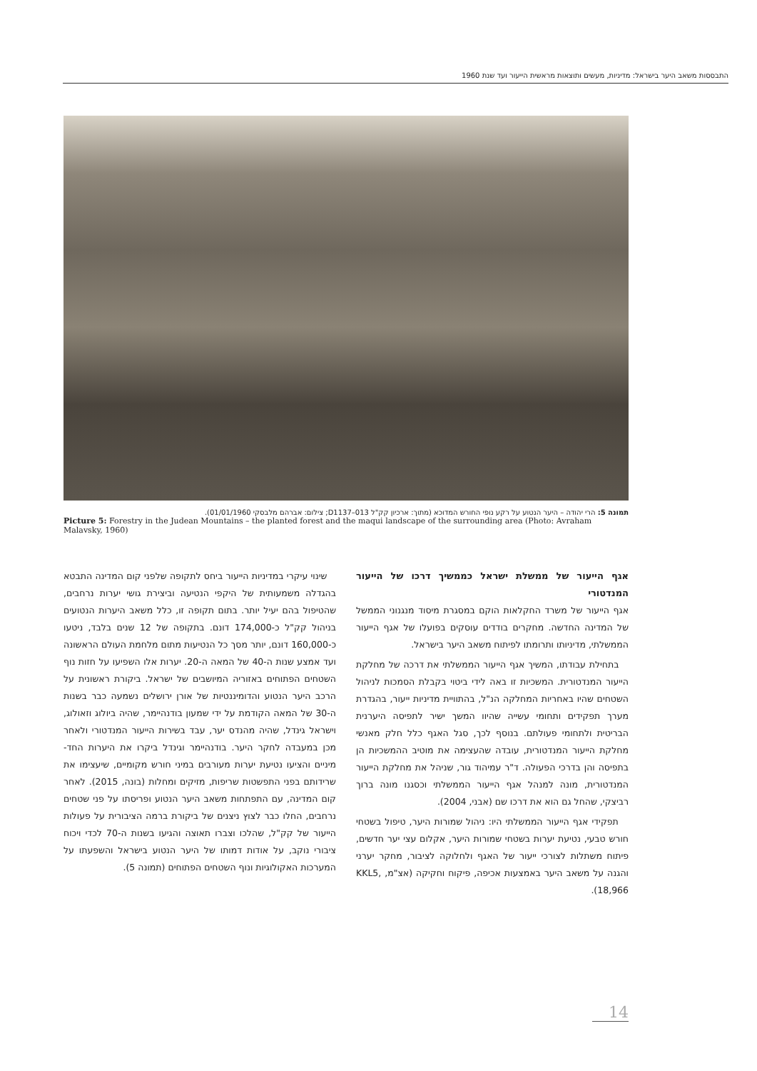התבססות משאב היער בישראל: מדיניות, מעשים ותוצאות מראשית הייעור ועד שנת 1960
תמונה 5: הרי יהודה – היער הנטוע על רקע נופי החורש המדוכא (מתוך: ארכיון קק"ל D1137–013; צילום: אברהם מלבסקי 01/01/1960).
Picture 5: Forestry in the Judean Mountains – the planted forest and the maqui landscape of the surrounding area (Photo: Avraham Malavsky, 1960)
שינוי עיקרי במדיניות הייעור ביחס לתקופה שלפני קום המדינה התבטא בהגדלה משמעותית של היקפי הנטיעה וביצירת גושי יערות נרחבים, שהטיפול בהם יעיל יותר. בתום תקופה זו, כלל משאב היערות הנטועים בניהול קק"ל כ-174,000 דונם. בתקופה של 12 שנים בלבד, ניטעו כ-160,000 דונם, יותר מסך כל הנטיעות מתום מלחמת העולם הראשונה ועד אמצע שנות ה-40 של המאה ה-20. יערות אלו השפיעו על חזות נוף השטחים הפתוחים באזוריה המיושבים של ישראל. ביקורת ראשונית על הרכב היער הנטוע והדומיננטיות של אורן ירושלים נשמעה כבר בשנות ה-30 של המאה הקודמת על ידי שמעון בודנהיימר, שהיה ביולוג וזאולוג, וישראל גינדל, שהיה מהנדס יער, עבד בשירות הייעור המנדטורי ולאחר מכן במעבדה לחקר היער. בודנהיימר וגינדל ביקרו את היערות החד-מיניים והציעו נטיעת יערות מעורבים במיני חורש מקומיים, שיעצימו את שרידותם בפני התפשטות שריפות, מזיקים ומחלות (בונה, 2015). לאחר קום המדינה, עם התפתחות משאב היער הנטוע ופריסתו על פני שטחים נרחבים, החלו כבר לצוץ ניצנים של ביקורת ברמה הציבורית על פעולות הייעור של קק"ל, שהלכו וצברו תאוצה והגיעו בשנות ה-70 לכדי ויכוח ציבורי נוקב, על אודות דמותו של היער הנטוע בישראל והשפעתו על המערכות האקולוגיות ונוף השטחים הפתוחים (תמונה 5).
אגף הייעור של ממשלת ישראל כממשיך דרכו של הייעור המנדטורי
אגף הייעור של משרד החקלאות הוקם במסגרת מיסוד מנגנוני הממשל של המדינה החדשה. מחקרים בודדים עוסקים בפועלו של אגף הייעור הממשלתי, מדיניותו ותרומתו לפיתוח משאב היער בישראל.
בתחילת עבודתו, המשיך אגף הייעור הממשלתי את דרכה של מחלקת הייעור המנדטורית. המשכיות זו באה לידי ביטוי בקבלת הסמכות לניהול השטחים שהיו באחריות המחלקה הנ"ל, בהתוויית מדיניות ייעור, בהגדרת מערך תפקידים ותחומי עשייה שהיוו המשך ישיר לתפיסה היערנית הבריטית ולתחומי פעולתם. בנוסף לכך, סגל האגף כלל חלק מאנשי מחלקת הייעור המנדטורית, עובדה שהעצימה את מוטיב ההמשכיות הן בתפיסה והן בדרכי הפעולה. ד"ר עמיהוד גור, שניהל את מחלקת הייעור המנדטורית, מונה למנהל אגף הייעור הממשלתי וכסגנו מונה ברוך רביצקי, שהחל גם הוא את דרכו שם (אבני, 2004).
תפקידי אגף הייעור הממשלתי היו: ניהול שמורות היער, טיפול בשטחי חורש טבעי, נטיעת יערות בשטחי שמורות היער, אקלום עצי יער חדשים, פיתוח משתלות לצורכי ייעור של האגף ולחלוקה לציבור, מחקר יערני והגנה על משאב היער באמצעות אכיפה, פיקוח וחקיקה (אצ"מ, KKL5, 18,966).
14